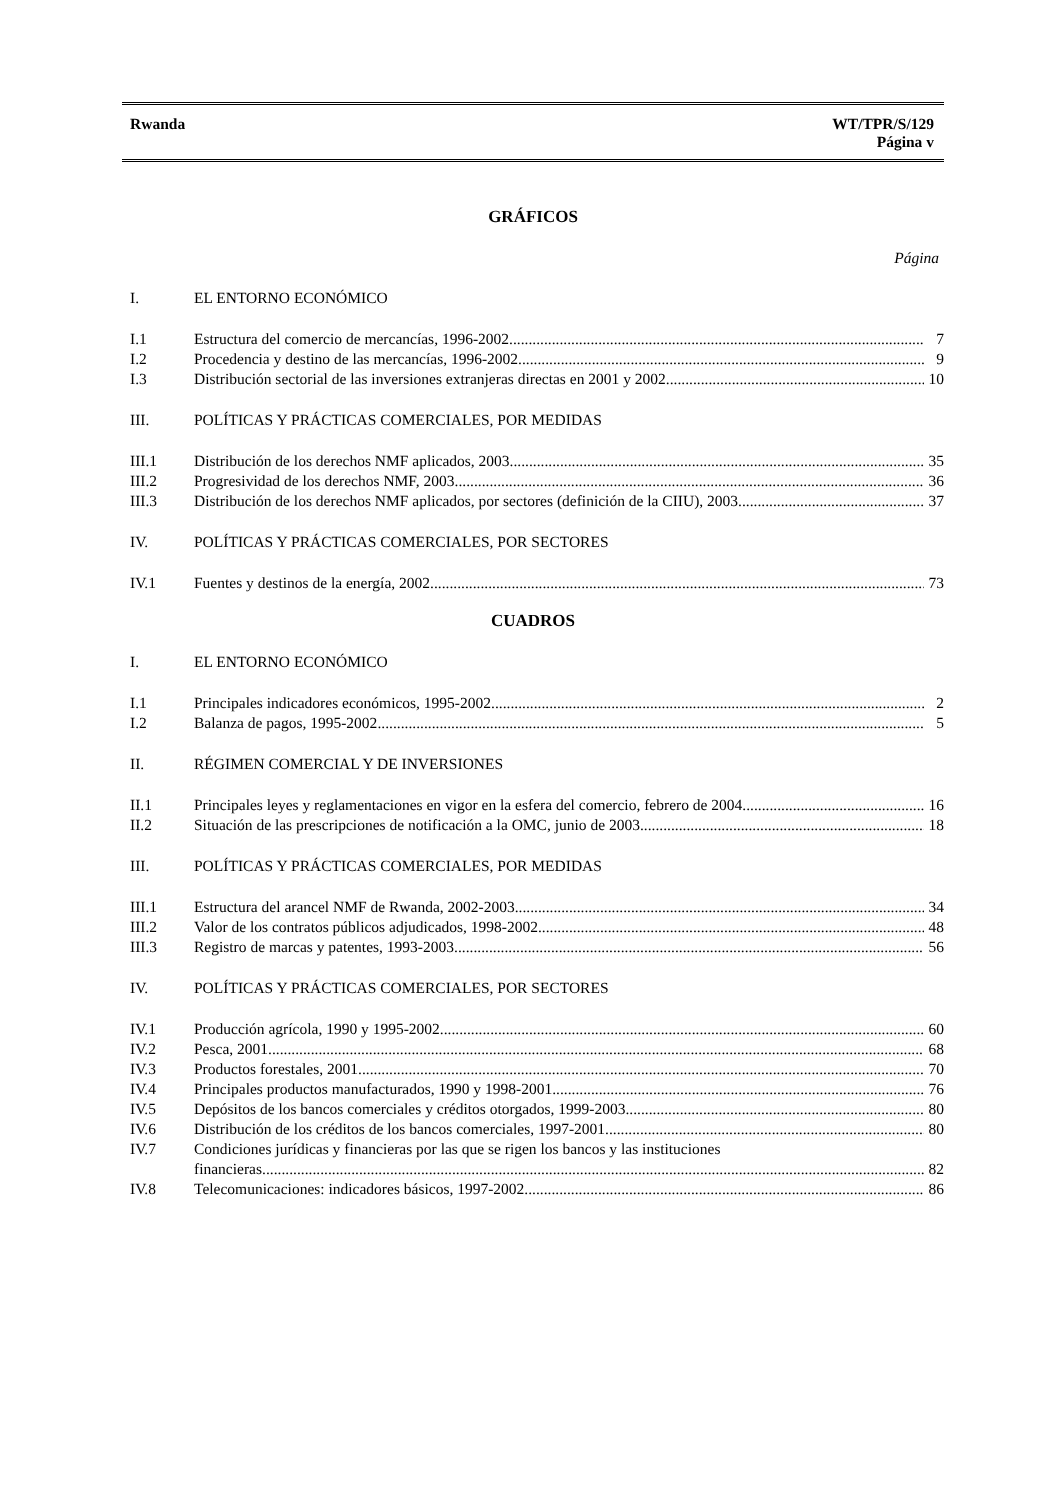Rwanda WT/TPR/S/129
Página v
GRÁFICOS
Página
I. EL ENTORNO ECONÓMICO
I.1 Estructura del comercio de mercancías, 1996-2002 7
I.2 Procedencia y destino de las mercancías, 1996-2002 9
I.3 Distribución sectorial de las inversiones extranjeras directas en 2001 y 2002 10
III. POLÍTICAS Y PRÁCTICAS COMERCIALES, POR MEDIDAS
III.1 Distribución de los derechos NMF aplicados, 2003 35
III.2 Progresividad de los derechos NMF, 2003 36
III.3 Distribución de los derechos NMF aplicados, por sectores (definición de la CIIU), 2003 37
IV. POLÍTICAS Y PRÁCTICAS COMERCIALES, POR SECTORES
IV.1 Fuentes y destinos de la energía, 2002 73
CUADROS
I. EL ENTORNO ECONÓMICO
I.1 Principales indicadores económicos, 1995-2002 2
I.2 Balanza de pagos, 1995-2002 5
II. RÉGIMEN COMERCIAL Y DE INVERSIONES
II.1 Principales leyes y reglamentaciones en vigor en la esfera del comercio, febrero de 2004 16
II.2 Situación de las prescripciones de notificación a la OMC, junio de 2003 18
III. POLÍTICAS Y PRÁCTICAS COMERCIALES, POR MEDIDAS
III.1 Estructura del arancel NMF de Rwanda, 2002-2003 34
III.2 Valor de los contratos públicos adjudicados, 1998-2002 48
III.3 Registro de marcas y patentes, 1993-2003 56
IV. POLÍTICAS Y PRÁCTICAS COMERCIALES, POR SECTORES
IV.1 Producción agrícola, 1990 y 1995-2002 60
IV.2 Pesca, 2001 68
IV.3 Productos forestales, 2001 70
IV.4 Principales productos manufacturados, 1990 y 1998-2001 76
IV.5 Depósitos de los bancos comerciales y créditos otorgados, 1999-2003 80
IV.6 Distribución de los créditos de los bancos comerciales, 1997-2001 80
IV.7 Condiciones jurídicas y financieras por las que se rigen los bancos y las instituciones
financieras 82
IV.8 Telecomunicaciones: indicadores básicos, 1997-2002 86